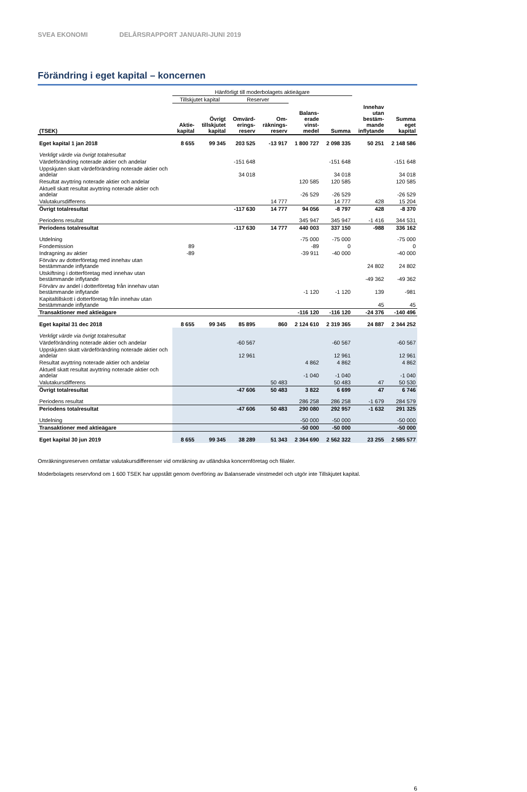SVEA EKONOMI DELÅRSRAPPORT JANUARI-JUNI 2019
Förändring i eget kapital – koncernen
| | Hänförligt till moderbolagets aktieägare | | | | | | | |
| | Tillskjutet kapital | | Reserver | | | | | |
| (TSEK) | Aktie- kapital | Övrigt tillskjutet kapital | Omvärd- erings- reserv | Om- räknings- reserv | Balans- erade vinst- medel | Summa | Innehav utan bestäm- mande inflytande | Summa eget kapital |
| Eget kapital 1 jan 2018 | 8 655 | 99 345 | 203 525 | -13 917 | 1 800 727 | 2 098 335 | 50 251 | 2 148 586 |
| Verkligt värde via övrigt totalresultat | | | | | | | | |
| Värdeförändring noterade aktier och andelar | | | -151 648 | | | -151 648 | | -151 648 |
| Uppskjuten skatt värdeförändring noterade aktier och andelar | | | 34 018 | | | 34 018 | | 34 018 |
| Resultat avyttring noterade aktier och andelar | | | | | 120 585 | 120 585 | | 120 585 |
| Aktuell skatt resultat avyttring noterade aktier och andelar | | | | | -26 529 | -26 529 | | -26 529 |
| Valutakursdifferens | | | | 14 777 | | 14 777 | 428 | 15 204 |
| Övrigt totalresultat | | | -117 630 | 14 777 | 94 056 | -8 797 | 428 | -8 370 |
| Periodens resultat | | | | | 345 947 | 345 947 | -1 416 | 344 531 |
| Periodens totalresultat | | | -117 630 | 14 777 | 440 003 | 337 150 | -988 | 336 162 |
| Utdelning | | | | | -75 000 | -75 000 | | -75 000 |
| Fondemission | 89 | | | | -89 | 0 | | 0 |
| Indragning av aktier | -89 | | | | -39 911 | -40 000 | | -40 000 |
| Förvärv av dotterföretag med innehav utan bestämmande inflytande | | | | | | | 24 802 | 24 802 |
| Utskiftning i dotterföretag med innehav utan bestämmande inflytande | | | | | | | -49 362 | -49 362 |
| Förvärv av andel i dotterföretag från innehav utan bestämmande inflytande | | | | | -1 120 | -1 120 | 139 | -981 |
| Kapitaltillskott i dotterföretag från innehav utan bestämmande inflytande | | | | | | | 45 | 45 |
| Transaktioner med aktieägare | | | | | -116 120 | -116 120 | -24 376 | -140 496 |
| Eget kapital 31 dec 2018 | 8 655 | 99 345 | 85 895 | 860 | 2 124 610 | 2 319 365 | 24 887 | 2 344 252 |
| Verkligt värde via övrigt totalresultat | | | | | | | | |
| Värdeförändring noterade aktier och andelar | | | -60 567 | | | -60 567 | | -60 567 |
| Uppskjuten skatt värdeförändring noterade aktier och andelar | | | 12 961 | | | 12 961 | | 12 961 |
| Resultat avyttring noterade aktier och andelar | | | | | 4 862 | 4 862 | | 4 862 |
| Aktuell skatt resultat avyttring noterade aktier och andelar | | | | | -1 040 | -1 040 | | -1 040 |
| Valutakursdifferens | | | | 50 483 | | 50 483 | 47 | 50 530 |
| Övrigt totalresultat | | | -47 606 | 50 483 | 3 822 | 6 699 | 47 | 6 746 |
| Periodens resultat | | | | | 286 258 | 286 258 | -1 679 | 284 579 |
| Periodens totalresultat | | | -47 606 | 50 483 | 290 080 | 292 957 | -1 632 | 291 325 |
| Utdelning | | | | | -50 000 | -50 000 | | -50 000 |
| Transaktioner med aktieägare | | | | | -50 000 | -50 000 | | -50 000 |
| Eget kapital 30 jun 2019 | 8 655 | 99 345 | 38 289 | 51 343 | 2 364 690 | 2 562 322 | 23 255 | 2 585 577 |
Omräkningsreserven omfattar valutakursdifferenser vid omräkning av utländska koncernföretag och filialer.
Moderbolagets reservfond om 1 600 TSEK har uppstått genom överföring av Balanserade vinstmedel och utgör inte Tillskjutet kapital.
6